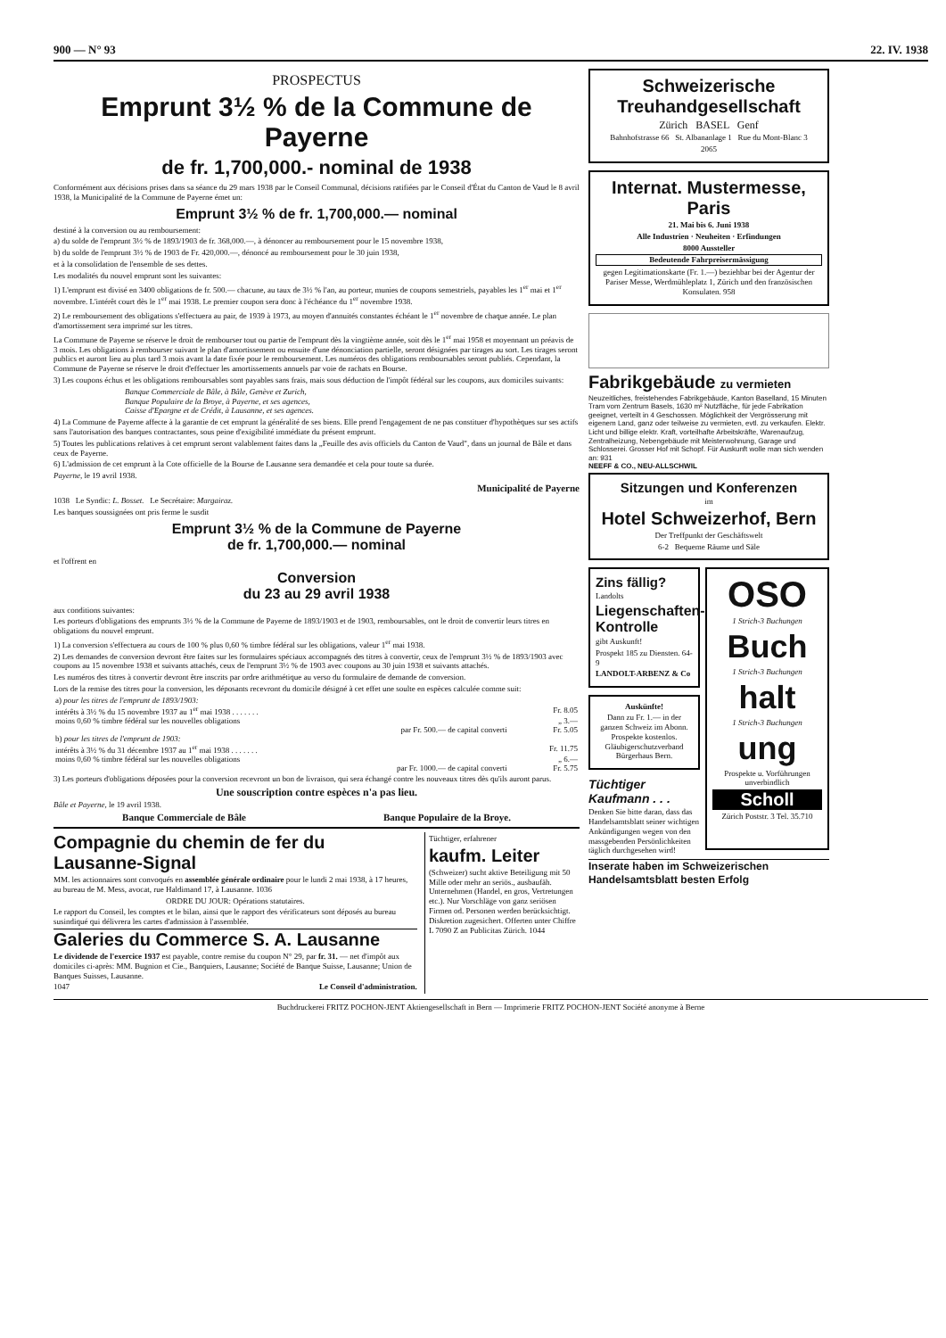900 — N° 93 22. IV. 1938
PROSPECTUS
Emprunt 3½ % de la Commune de Payerne
de fr. 1,700,000.- nominal de 1938
Conformément aux décisions prises dans sa séance du 29 mars 1938 par le Conseil Communal, décisions ratifiées par le Conseil d'État du Canton de Vaud le 8 avril 1938, la Municipalité de la Commune de Payerne émet un:
Emprunt 3½ % de fr. 1,700,000.— nominal
destiné à la conversion ou au remboursement:
a) du solde de l'emprunt 3½ % de 1893/1903 de fr. 368,000.—, à dénoncer au remboursement pour le 15 novembre 1938,
b) du solde de l'emprunt 3½ % de 1903 de Fr. 420,000.—, dénoncé au remboursement pour le 30 juin 1938,
et à la consolidation de l'ensemble de ses dettes.
Les modalités du nouvel emprunt sont les suivantes:
1) L'emprunt est divisé en 3400 obligations de fr. 500.— chacune, au taux de 3½ % l'an, au porteur, munies de coupons semestriels, payables les 1<sup>er</sup> mai et 1<sup>er</sup> novembre. L'intérêt court dès le 1<sup>er</sup> mai 1938. Le premier coupon sera donc à l'échéance du 1<sup>er</sup> novembre 1938.
2) Le remboursement des obligations s'effectuera au pair, de 1939 à 1973, au moyen d'annuités constantes échéant le 1<sup>er</sup> novembre de chaque année. Le plan d'amortissement sera imprimé sur les titres.
La Commune de Payerne se réserve le droit de rembourser tout ou partie de l'emprunt dès la vingtième année, soit dès le 1<sup>er</sup> mai 1958 et moyennant un préavis de 3 mois. Les obligations à rembourser suivant le plan d'amortissement ou ensuite d'une dénonciation partielle, seront désignées par tirages au sort. Les tirages seront publics et auront lieu au plus tard 3 mois avant la date fixée pour le remboursement. Les numéros des obligations remboursables seront publiés. Cependant, la Commune de Payerne se réserve le droit d'effectuer les amortissements annuels par voie de rachats en Bourse.
3) Les coupons échus et les obligations remboursables sont payables sans frais, mais sous déduction de l'impôt fédéral sur les coupons, aux domiciles suivants:
Banque Commerciale de Bâle, à Bâle, Genève et Zurich,
Banque Populaire de la Broye, à Payerne, et ses agences,
Caisse d'Epargne et de Crédit, à Lausanne, et ses agences.
4) La Commune de Payerne affecte à la garantie de cet emprunt la généralité de ses biens. Elle prend l'engagement de ne pas constituer d'hypothèques sur ses actifs sans l'autorisation des banques contractantes, sous peine d'exigibilité immédiate du présent emprunt.
5) Toutes les publications relatives à cet emprunt seront valablement faites dans la „Feuille des avis officiels du Canton de Vaud", dans un journal de Bâle et dans ceux de Payerne.
6) L'admission de cet emprunt à la Cote officielle de la Bourse de Lausanne sera demandée et cela pour toute sa durée.
Payerne, le 19 avril 1938.
Municipalité de Payerne
1038 Le Syndic: L. Bosset. Le Secrétaire: Margairaz.
Les banques soussignées ont pris ferme le susdit
Emprunt 3½ % de la Commune de Payerne
de fr. 1,700,000.— nominal
et l'offrent en
Conversion
du 23 au 29 avril 1938
aux conditions suivantes:
Les porteurs d'obligations des emprunts 3½ % de la Commune de Payerne de 1893/1903 et de 1903, remboursables, ont le droit de convertir leurs titres en obligations du nouvel emprunt.
1) La conversion s'effectuera au cours de 100 % plus 0,60 % timbre fédéral sur les obligations, valeur 1<sup>er</sup> mai 1938.
2) Les demandes de conversion devront être faites sur les formulaires spéciaux accompagnés des titres à convertir, ceux de l'emprunt 3½ % de 1893/1903 avec coupons au 15 novembre 1938 et suivants attachés, ceux de l'emprunt 3½ % de 1903 avec coupons au 30 juin 1938 et suivants attachés.
Les numéros des titres à convertir devront être inscrits par ordre arithmétique au verso du formulaire de demande de conversion.
Lors de la remise des titres pour la conversion, les déposants recevront du domicile désigné à cet effet une soulte en espèces calculée comme suit:
| a) pour les titres de l'emprunt de 1893/1903: | |
| intérêts à 3½ % du 15 novembre 1937 au 1<sup>er</sup> mai 1938 . . . . . . . | Fr. 8.05 |
| moins 0,60 % timbre fédéral sur les nouvelles obligations | „ 3.— |
| par Fr. 500.— de capital converti | Fr. 5.05 |
| b) pour les titres de l'emprunt de 1903: | |
| intérêts à 3½ % du 31 décembre 1937 au 1<sup>er</sup> mai 1938 . . . . . . . | Fr. 11.75 |
| moins 0,60 % timbre fédéral sur les nouvelles obligations | „ 6.— |
| par Fr. 1000.— de capital converti | Fr. 5.75 |
3) Les porteurs d'obligations déposées pour la conversion recevront un bon de livraison, qui sera échangé contre les nouveaux titres dès qu'ils auront parus.
Une souscription contre espèces n'a pas lieu.
Bâle et Payerne, le 19 avril 1938.
Banque Commerciale de Bâle Banque Populaire de la Broye.
Compagnie du chemin de fer du Lausanne-Signal
MM. les actionnaires sont convoqués en assemblée générale ordinaire pour le lundi 2 mai 1938, à 17 heures, au bureau de M. Mess, avocat, rue Haldimand 17, à Lausanne. 1036
ORDRE DU JOUR: Opérations statutaires.
Le rapport du Conseil, les comptes et le bilan, ainsi que le rapport des vérificateurs sont déposés au bureau susindiqué qui délivrera les cartes d'admission à l'assemblée.
Galeries du Commerce S. A. Lausanne
Le dividende de l'exercice 1937 est payable, contre remise du coupon N° 29, par fr. 31. — net d'impôt aux domiciles ci-après: MM. Bugnion et Cie., Banquiers, Lausanne; Société de Banque Suisse, Lausanne; Union de Banques Suisses, Lausanne.
1047 Le Conseil d'administration.
Tüchtiger, erfahrener
kaufm. Leiter
(Schweizer) sucht aktive Beteiligung mit 50 Mille oder mehr an seriös., ausbaufäh. Unternehmen (Handel, en gros, Vertretungen etc.). Nur Vorschläge von ganz seriösen Firmen od. Personen werden berücksichtigt. Diskretion zugesichert. Offerten unter Chiffre L 7090 Z an Publicitas Zürich. 1044
Schweizerische Treuhandgesellschaft
Zürich BASEL Genf
Bahnhofstrasse 66 St. Albananlage 1 Rue du Mont-Blanc 3
2065
Internat. Mustermesse, Paris
21. Mai bis 6. Juni 1938
Alle Industrien · Neuheiten · Erfindungen
8000 Aussteller
Bedeutende Fahrpreisermässigung
gegen Legitimationskarte (Fr. 1.—) beziehbar bei der Agentur der Pariser Messe, Werdmühleplatz 1, Zürich und den französischen Konsulaten. 958
Fabrikgebäude zu vermieten
Neuzeitliches, freistehendes Fabrikgebäude, Kanton Baselland, 15 Minuten Tram vom Zentrum Basels, 1630 m² Nutzfläche, für jede Fabrikation geeignet, verteilt in 4 Geschossen. Möglichkeit der Vergrösserung mit eigenem Land, ganz oder teilweise zu vermieten, evtl. zu verkaufen. Elektr. Licht und billige elektr. Kraft, vorteilhafte Arbeitskräfte, Warenaufzug, Zentralheizung, Nebengebäude mit Meisterwohnung, Garage und Schlosserei. Grosser Hof mit Schopf. Für Auskunft wolle man sich wenden an: 931
NEEFF & CO., NEU-ALLSCHWIL
Sitzungen und Konferenzen
im
Hotel Schweizerhof, Bern
Der Treffpunkt der Geschäftswelt
6-2 Bequeme Räume und Säle
Zins fällig?
Landolts
Liegenschaften-Kontrolle
gibt Auskunft!
Prospekt 185 zu Diensten. 64-9
LANDOLT-ARBENZ & Co
Auskünfte!
Dann zu Fr. 1.— in der ganzen Schweiz im Abonn. Prospekte kostenlos. Gläubigerschutzverband Bürgerhaus Bern.
Tüchtiger Kaufmann . . .
Denken Sie bitte daran, dass das Handelsamtsblatt seiner wichtigen Ankündigungen wegen von den massgebenden Persönlichkeiten täglich durchgesehen wird!
OSO
1 Strich-3 Buchungen
Buch
1 Strich-3 Buchungen
halt
1 Strich-3 Buchungen
ung
Prospekte u. Vorführungen unverbindlich
Scholl
Zürich Poststr. 3 Tel. 35.710
Inserate haben im Schweizerischen Handelsamtsblatt besten Erfolg
Buchdruckerei FRITZ POCHON-JENT Aktiengesellschaft in Bern — Imprimerie FRITZ POCHON-JENT Société anonyme à Berne